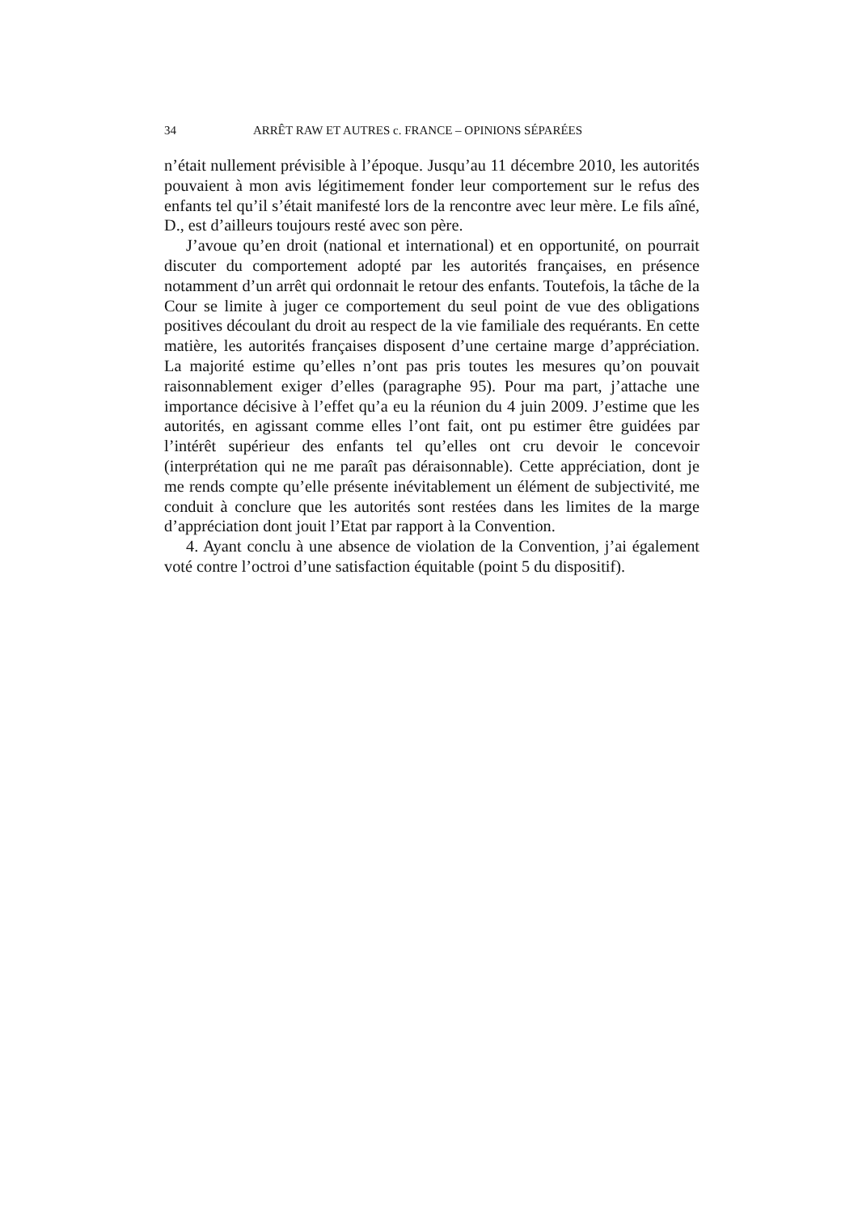34 ARRÊT RAW ET AUTRES c. FRANCE – OPINIONS SÉPARÉES
n’était nullement prévisible à l’époque. Jusqu’au 11 décembre 2010, les autorités pouvaient à mon avis légitimement fonder leur comportement sur le refus des enfants tel qu’il s’était manifesté lors de la rencontre avec leur mère. Le fils aîné, D., est d’ailleurs toujours resté avec son père.
J’avoue qu’en droit (national et international) et en opportunité, on pourrait discuter du comportement adopté par les autorités françaises, en présence notamment d’un arrêt qui ordonnait le retour des enfants. Toutefois, la tâche de la Cour se limite à juger ce comportement du seul point de vue des obligations positives découlant du droit au respect de la vie familiale des requérants. En cette matière, les autorités françaises disposent d’une certaine marge d’appréciation. La majorité estime qu’elles n’ont pas pris toutes les mesures qu’on pouvait raisonnablement exiger d’elles (paragraphe 95). Pour ma part, j’attache une importance décisive à l’effet qu’a eu la réunion du 4 juin 2009. J’estime que les autorités, en agissant comme elles l’ont fait, ont pu estimer être guidées par l’intérêt supérieur des enfants tel qu’elles ont cru devoir le concevoir (interprétation qui ne me paraît pas déraisonnable). Cette appréciation, dont je me rends compte qu’elle présente inévitablement un élément de subjectivité, me conduit à conclure que les autorités sont restées dans les limites de la marge d’appréciation dont jouit l’Etat par rapport à la Convention.
4. Ayant conclu à une absence de violation de la Convention, j’ai également voté contre l’octroi d’une satisfaction équitable (point 5 du dispositif).